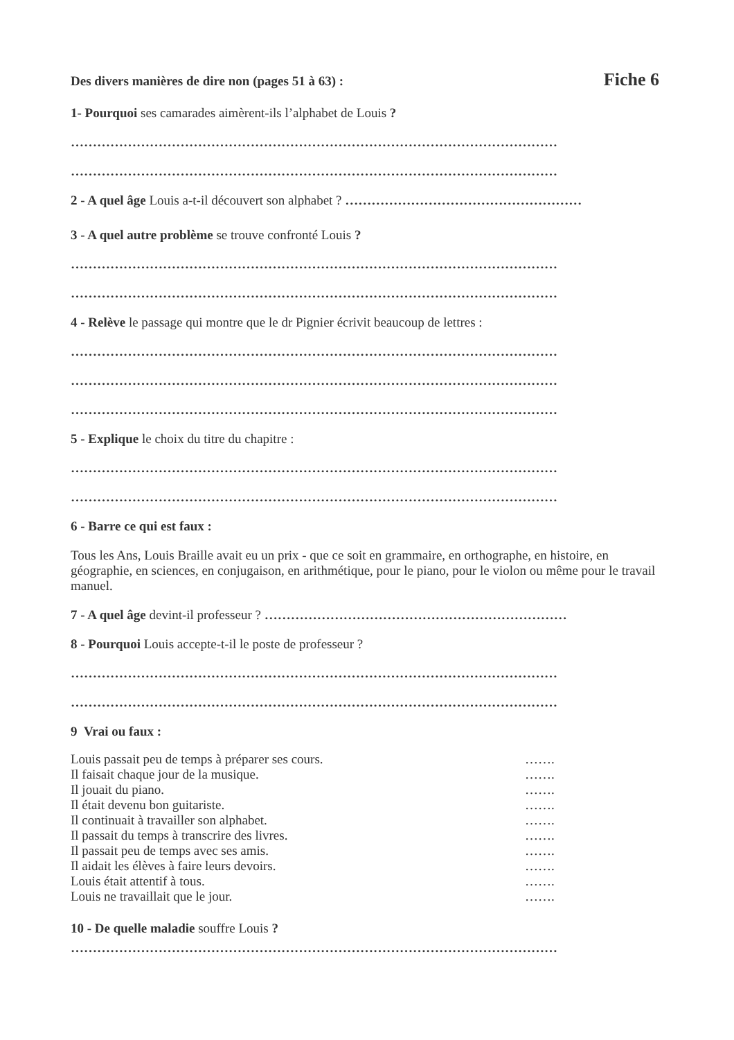Des divers manières de dire non (pages 51 à 63) : Fiche 6
1- Pourquoi ses camarades aimèrent-ils l’alphabet de Louis ?
…………………………………………………………………………………………………
…………………………………………………………………………………………………
2 - A quel âge Louis a-t-il découvert son alphabet ? ………………………………………………
3 - A quel autre problème se trouve confronté Louis ?
…………………………………………………………………………………………………
…………………………………………………………………………………………………
4 - Relève le passage qui montre que le dr Pignier écrivit beaucoup de lettres :
…………………………………………………………………………………………………
…………………………………………………………………………………………………
…………………………………………………………………………………………………
5 - Explique le choix du titre du chapitre :
…………………………………………………………………………………………………
…………………………………………………………………………………………………
6 - Barre ce qui est faux :
Tous les Ans, Louis Braille avait eu un prix - que ce soit en grammaire, en orthographe, en histoire, en géographie, en sciences, en conjugaison, en arithmétique, pour le piano, pour le violon ou même pour le travail manuel.
7 - A quel âge devint-il professeur ? ……………………………………………………………
8 - Pourquoi Louis accepte-t-il le poste de professeur ?
…………………………………………………………………………………………………
…………………………………………………………………………………………………
9 Vrai ou faux :
Louis passait peu de temps à préparer ses cours. …….
Il faisait chaque jour de la musique. …….
Il jouait du piano. …….
Il était devenu bon guitariste. …….
Il continuait à travailler son alphabet. …….
Il passait du temps à transcrire des livres. …….
Il passait peu de temps avec ses amis. …….
Il aidait les élèves à faire leurs devoirs. …….
Louis était attentif à tous. …….
Louis ne travaillait que le jour. …….
10 - De quelle maladie souffre Louis ?
…………………………………………………………………………………………………